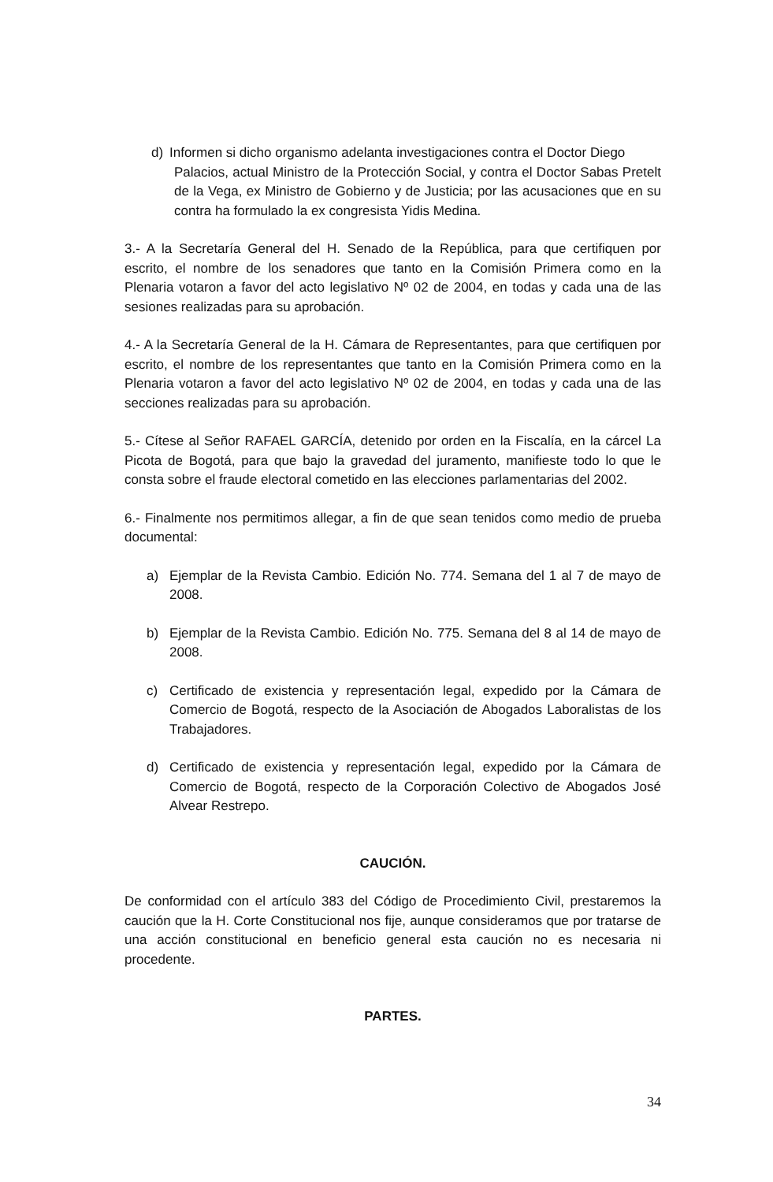d) Informen si dicho organismo adelanta investigaciones contra el Doctor Diego
Palacios, actual Ministro de la Protección Social, y contra el Doctor Sabas Pretelt de la Vega, ex Ministro de Gobierno y de Justicia; por las acusaciones que en su contra ha formulado la ex congresista Yidis Medina.
3.- A la Secretaría General del H. Senado de la República, para que certifiquen por escrito, el nombre de los senadores que tanto en la Comisión Primera como en la Plenaria votaron a favor del acto legislativo Nº 02 de 2004, en todas y cada una de las sesiones realizadas para su aprobación.
4.- A la Secretaría General de la H. Cámara de Representantes, para que certifiquen por escrito, el nombre de los representantes que tanto en la Comisión Primera como en la Plenaria votaron a favor del acto legislativo Nº 02 de 2004, en todas y cada una de las secciones realizadas para su aprobación.
5.- Cítese al Señor RAFAEL GARCÍA, detenido por orden en la Fiscalía, en la cárcel La Picota de Bogotá, para que bajo la gravedad del juramento, manifieste todo lo que le consta sobre el fraude electoral cometido en las elecciones parlamentarias del 2002.
6.- Finalmente nos permitimos allegar, a fin de que sean tenidos como medio de prueba documental:
a) Ejemplar de la Revista Cambio. Edición No. 774. Semana del 1 al 7 de mayo de 2008.
b) Ejemplar de la Revista Cambio. Edición No. 775. Semana del 8 al 14 de mayo de 2008.
c) Certificado de existencia y representación legal, expedido por la Cámara de Comercio de Bogotá, respecto de la Asociación de Abogados Laboralistas de los Trabajadores.
d) Certificado de existencia y representación legal, expedido por la Cámara de Comercio de Bogotá, respecto de la Corporación Colectivo de Abogados José Alvear Restrepo.
CAUCIÓN.
De conformidad con el artículo 383 del Código de Procedimiento Civil, prestaremos la caución que la H. Corte Constitucional nos fije, aunque consideramos que por tratarse de una acción constitucional en beneficio general esta caución no es necesaria ni procedente.
PARTES.
34